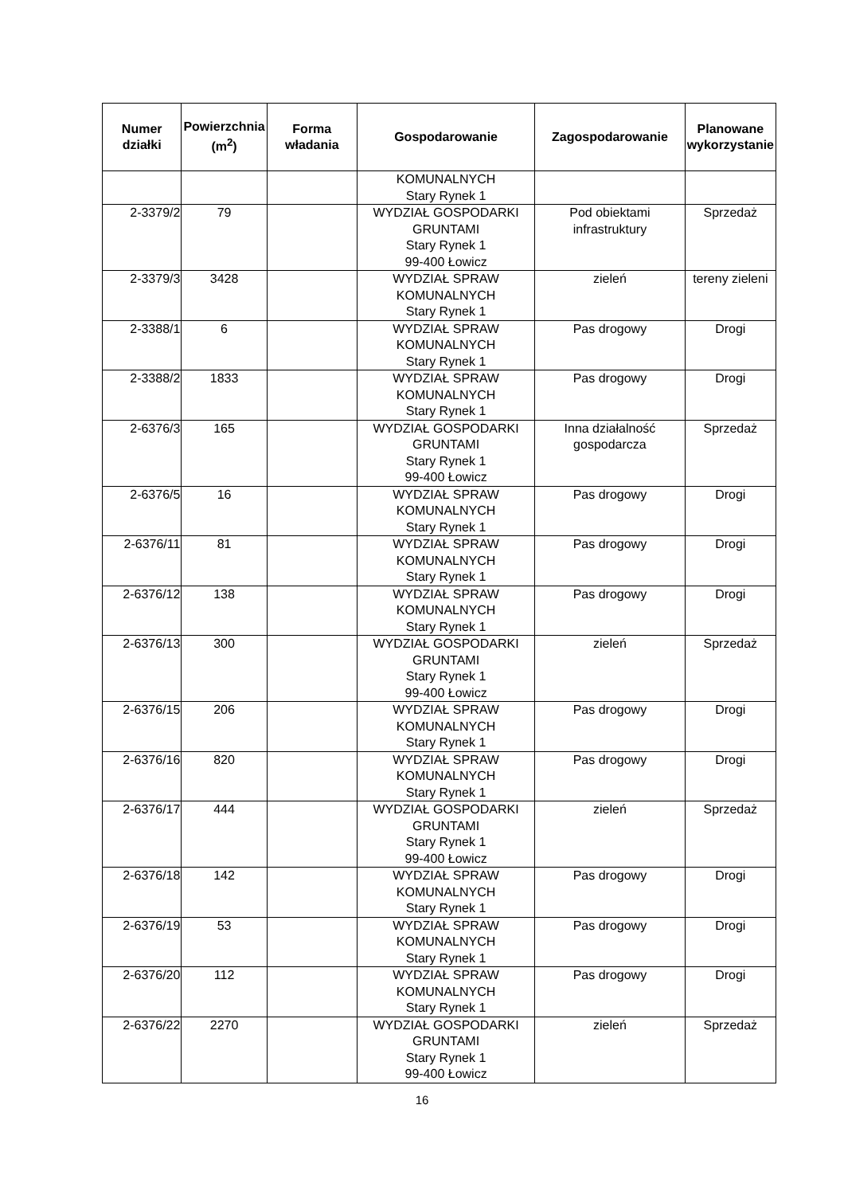| Numer działki | Powierzchnia (m<sup>2</sup>) | Forma władania | Gospodarowanie | Zagospodarowanie | Planowane wykorzystanie |
| --- | --- | --- | --- | --- | --- |
| | | | KOMUNALNYCH Stary Rynek 1 | | |
| 2-3379/2 | 79 | | WYDZIAŁ GOSPODARKI GRUNTAMI Stary Rynek 1 99-400 Łowicz | Pod obiektami infrastruktury | Sprzedaż |
| 2-3379/3 | 3428 | | WYDZIAŁ SPRAW KOMUNALNYCH Stary Rynek 1 | zieleń | tereny zieleni |
| 2-3388/1 | 6 | | WYDZIAŁ SPRAW KOMUNALNYCH Stary Rynek 1 | Pas drogowy | Drogi |
| 2-3388/2 | 1833 | | WYDZIAŁ SPRAW KOMUNALNYCH Stary Rynek 1 | Pas drogowy | Drogi |
| 2-6376/3 | 165 | | WYDZIAŁ GOSPODARKI GRUNTAMI Stary Rynek 1 99-400 Łowicz | Inna działalność gospodarcza | Sprzedaż |
| 2-6376/5 | 16 | | WYDZIAŁ SPRAW KOMUNALNYCH Stary Rynek 1 | Pas drogowy | Drogi |
| 2-6376/11 | 81 | | WYDZIAŁ SPRAW KOMUNALNYCH Stary Rynek 1 | Pas drogowy | Drogi |
| 2-6376/12 | 138 | | WYDZIAŁ SPRAW KOMUNALNYCH Stary Rynek 1 | Pas drogowy | Drogi |
| 2-6376/13 | 300 | | WYDZIAŁ GOSPODARKI GRUNTAMI Stary Rynek 1 99-400 Łowicz | zieleń | Sprzedaż |
| 2-6376/15 | 206 | | WYDZIAŁ SPRAW KOMUNALNYCH Stary Rynek 1 | Pas drogowy | Drogi |
| 2-6376/16 | 820 | | WYDZIAŁ SPRAW KOMUNALNYCH Stary Rynek 1 | Pas drogowy | Drogi |
| 2-6376/17 | 444 | | WYDZIAŁ GOSPODARKI GRUNTAMI Stary Rynek 1 99-400 Łowicz | zieleń | Sprzedaż |
| 2-6376/18 | 142 | | WYDZIAŁ SPRAW KOMUNALNYCH Stary Rynek 1 | Pas drogowy | Drogi |
| 2-6376/19 | 53 | | WYDZIAŁ SPRAW KOMUNALNYCH Stary Rynek 1 | Pas drogowy | Drogi |
| 2-6376/20 | 112 | | WYDZIAŁ SPRAW KOMUNALNYCH Stary Rynek 1 | Pas drogowy | Drogi |
| 2-6376/22 | 2270 | | WYDZIAŁ GOSPODARKI GRUNTAMI Stary Rynek 1 99-400 Łowicz | zieleń | Sprzedaż |
16